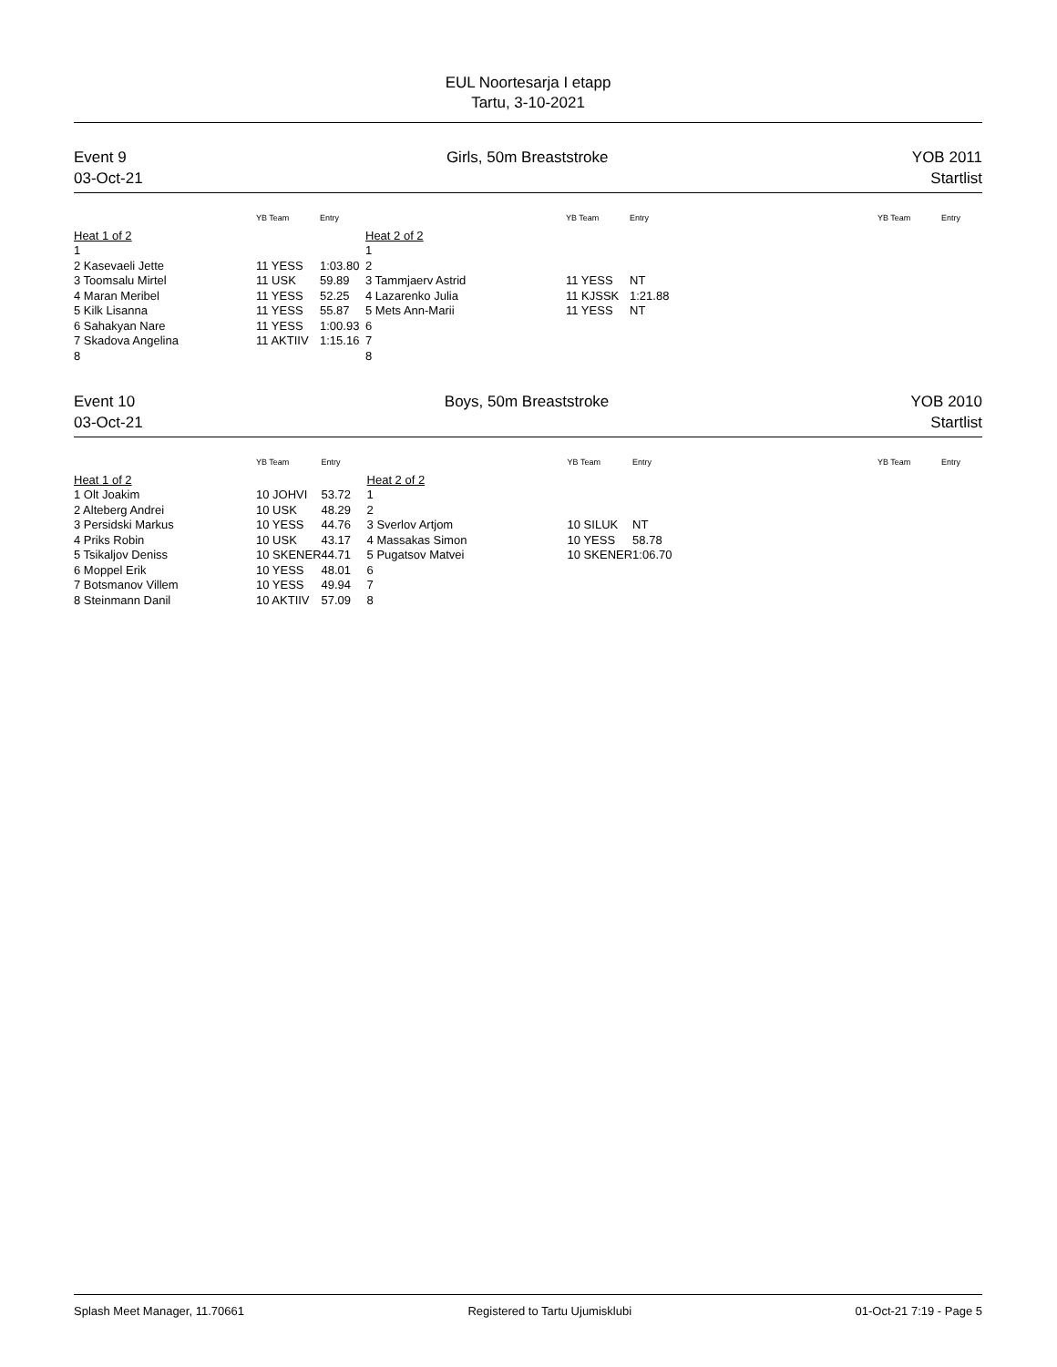EUL Noortesarja I etapp
Tartu, 3-10-2021
Event 9
03-Oct-21
Girls, 50m Breaststroke YOB 2011
Startlist
| | YB Team | Entry | | YB Team | Entry | | YB Team | Entry |
| --- | --- | --- | --- | --- | --- | --- | --- | --- |
| Heat 1 of 2 | | | Heat 2 of 2 | | | | | |
| 1 | | | 1 | | | | | |
| 2 Kasevaeli Jette | 11 YESS | 1:03.80 | 2 | | | | | |
| 3 Toomsalu Mirtel | 11 USK | 59.89 | 3 Tammjaerv Astrid | 11 YESS | NT | | | |
| 4 Maran Meribel | 11 YESS | 52.25 | 4 Lazarenko Julia | 11 KJSSK | 1:21.88 | | | |
| 5 Kilk Lisanna | 11 YESS | 55.87 | 5 Mets Ann-Marii | 11 YESS | NT | | | |
| 6 Sahakyan Nare | 11 YESS | 1:00.93 | 6 | | | | | |
| 7 Skadova Angelina | 11 AKTIIV | 1:15.16 | 7 | | | | | |
| 8 | | | 8 | | | | | |
Event 10
03-Oct-21
Boys, 50m Breaststroke YOB 2010
Startlist
| | YB Team | Entry | | YB Team | Entry | | YB Team | Entry |
| --- | --- | --- | --- | --- | --- | --- | --- | --- |
| Heat 1 of 2 | | | Heat 2 of 2 | | | | | |
| 1 Olt Joakim | 10 JOHVI | 53.72 | 1 | | | | | |
| 2 Alteberg Andrei | 10 USK | 48.29 | 2 | | | | | |
| 3 Persidski Markus | 10 YESS | 44.76 | 3 Sverlov Artjom | 10 SILUK | NT | | | |
| 4 Priks Robin | 10 USK | 43.17 | 4 Massakas Simon | 10 YESS | 58.78 | | | |
| 5 Tsikaljov Deniss | 10 SKENER | 44.71 | 5 Pugatsov Matvei | 10 SKENER | 1:06.70 | | | |
| 6 Moppel Erik | 10 YESS | 48.01 | 6 | | | | | |
| 7 Botsmanov Villem | 10 YESS | 49.94 | 7 | | | | | |
| 8 Steinmann Danil | 10 AKTIIV | 57.09 | 8 | | | | | |
Splash Meet Manager, 11.70661 Registered to Tartu Ujumisklubi 01-Oct-21 7:19 - Page 5